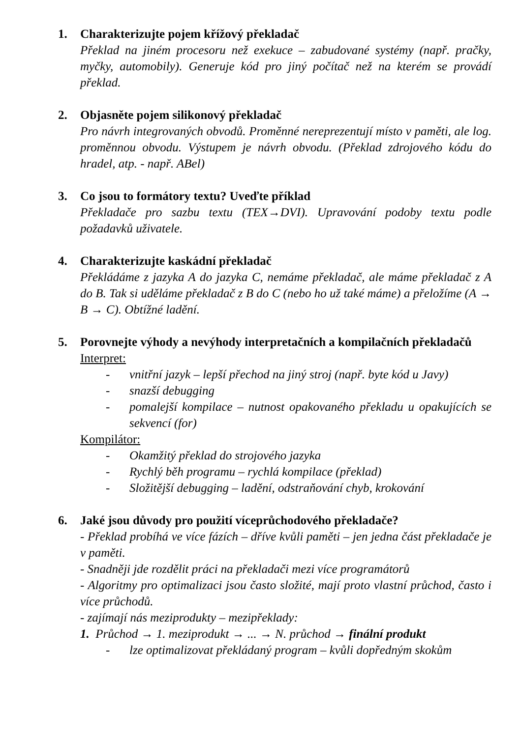1. Charakterizujte pojem křížový překladač
Překlad na jiném procesoru než exekuce – zabudované systémy (např. pračky, myčky, automobily). Generuje kód pro jiný počítač než na kterém se provádí překlad.
2. Objasněte pojem silikonový překladač
Pro návrh integrovaných obvodů. Proměnné nereprezentují místo v paměti, ale log. proměnnou obvodu. Výstupem je návrh obvodu. (Překlad zdrojového kódu do hradel, atp. - např. ABel)
3. Co jsou to formátory textu? Uveďte příklad
Překladače pro sazbu textu (TEX→DVI). Upravování podoby textu podle požadavků uživatele.
4. Charakterizujte kaskádní překladač
Překládáme z jazyka A do jazyka C, nemáme překladač, ale máme překladač z A do B. Tak si uděláme překladač z B do C (nebo ho už také máme) a přeložíme (A → B → C). Obtížné ladění.
5. Porovnejte výhody a nevýhody interpretačních a kompilačních překladačů
Interpret:
- vnitřní jazyk – lepší přechod na jiný stroj (např. byte kód u Javy)
- snazší debugging
- pomalejší kompilace – nutnost opakovaného překladu u opakujících se sekvencí (for)
Kompilátor:
- Okamžitý překlad do strojového jazyka
- Rychlý běh programu – rychlá kompilace (překlad)
- Složitější debugging – ladění, odstraňování chyb, krokování
6. Jaké jsou důvody pro použití víceprůchodového překladače?
- Překlad probíhá ve více fázích – dříve kvůli paměti – jen jedna část překladače je v paměti.
- Snadněji jde rozdělit práci na překladači mezi více programátorů
- Algoritmy pro optimalizaci jsou často složité, mají proto vlastní průchod, často i více průchodů.
- zajímají nás meziprodukty – mezipřeklady:
1. Průchod → 1. meziprodukt → ... → N. průchod → finální produkt
- lze optimalizovat překládaný program – kvůli dopředným skokům